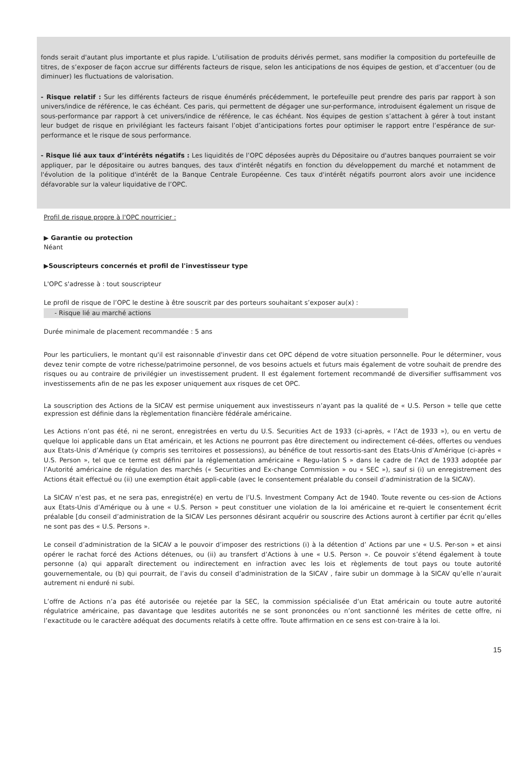fonds serait d'autant plus importante et plus rapide. L’utilisation de produits dérivés permet, sans modifier la composition du portefeuille de titres, de s’exposer de façon accrue sur différents facteurs de risque, selon les anticipations de nos équipes de gestion, et d’accentuer (ou de diminuer) les fluctuations de valorisation.
- Risque relatif : Sur les différents facteurs de risque énumérés précédemment, le portefeuille peut prendre des paris par rapport à son univers/indice de référence, le cas échéant. Ces paris, qui permettent de dégager une sur-performance, introduisent également un risque de sous-performance par rapport à cet univers/indice de référence, le cas échéant. Nos équipes de gestion s’attachent à gérer à tout instant leur budget de risque en privilégiant les facteurs faisant l’objet d’anticipations fortes pour optimiser le rapport entre l’espérance de sur-performance et le risque de sous performance.
- Risque lié aux taux d’intérêts négatifs : Les liquidités de l’OPC déposées auprès du Dépositaire ou d'autres banques pourraient se voir appliquer, par le dépositaire ou autres banques, des taux d'intérêt négatifs en fonction du développement du marché et notamment de l'évolution de la politique d'intérêt de la Banque Centrale Européenne. Ces taux d'intérêt négatifs pourront alors avoir une incidence défavorable sur la valeur liquidative de l’OPC.
Profil de risque propre à l'OPC nourricier :
▶ Garantie ou protection
Néant
▶Souscripteurs concernés et profil de l'investisseur type
L'OPC s'adresse à : tout souscripteur
Le profil de risque de l’OPC le destine à être souscrit par des porteurs souhaitant s’exposer au(x) :
- Risque lié au marché actions
Durée minimale de placement recommandée : 5 ans
Pour les particuliers, le montant qu'il est raisonnable d'investir dans cet OPC dépend de votre situation personnelle. Pour le déterminer, vous devez tenir compte de votre richesse/patrimoine personnel, de vos besoins actuels et futurs mais également de votre souhait de prendre des risques ou au contraire de privilégier un investissement prudent. Il est également fortement recommandé de diversifier suffisamment vos investissements afin de ne pas les exposer uniquement aux risques de cet OPC.
La souscription des Actions de la SICAV est permise uniquement aux investisseurs n’ayant pas la qualité de « U.S. Person » telle que cette expression est définie dans la règlementation financière fédérale américaine.
Les Actions n’ont pas été, ni ne seront, enregistrées en vertu du U.S. Securities Act de 1933 (ci-après, « l’Act de 1933 »), ou en vertu de quelque loi applicable dans un Etat américain, et les Actions ne pourront pas être directement ou indirectement cé-dées, offertes ou vendues aux Etats-Unis d’Amérique (y compris ses territoires et possessions), au bénéfice de tout ressortis-sant des Etats-Unis d’Amérique (ci-après « U.S. Person », tel que ce terme est défini par la réglementation américaine « Regu-lation S » dans le cadre de l’Act de 1933 adoptée par l’Autorité américaine de régulation des marchés (« Securities and Ex-change Commission » ou « SEC »), sauf si (i) un enregistrement des Actions était effectué ou (ii) une exemption était appli-cable (avec le consentement préalable du conseil d’administration de la SICAV).
La SICAV n’est pas, et ne sera pas, enregistré(e) en vertu de l’U.S. Investment Company Act de 1940. Toute revente ou ces-sion de Actions aux Etats-Unis d’Amérique ou à une « U.S. Person » peut constituer une violation de la loi américaine et re-quiert le consentement écrit préalable [du conseil d’administration de la SICAV Les personnes désirant acquérir ou souscrire des Actions auront à certifier par écrit qu’elles ne sont pas des « U.S. Persons ».
Le conseil d’administration de la SICAV a le pouvoir d’imposer des restrictions (i) à la détention d’ Actions par une « U.S. Per-son » et ainsi opérer le rachat forcé des Actions détenues, ou (ii) au transfert d’Actions à une « U.S. Person ». Ce pouvoir s’étend également à toute personne (a) qui apparaît directement ou indirectement en infraction avec les lois et règlements de tout pays ou toute autorité gouvernementale, ou (b) qui pourrait, de l’avis du conseil d’administration de la SICAV , faire subir un dommage à la SICAV qu’elle n’aurait autrement ni enduré ni subi.
L’offre de Actions n’a pas été autorisée ou rejetée par la SEC, la commission spécialisée d’un Etat américain ou toute autre autorité régulatrice américaine, pas davantage que lesdites autorités ne se sont prononcées ou n’ont sanctionné les mérites de cette offre, ni l’exactitude ou le caractère adéquat des documents relatifs à cette offre. Toute affirmation en ce sens est con-traire à la loi.
15